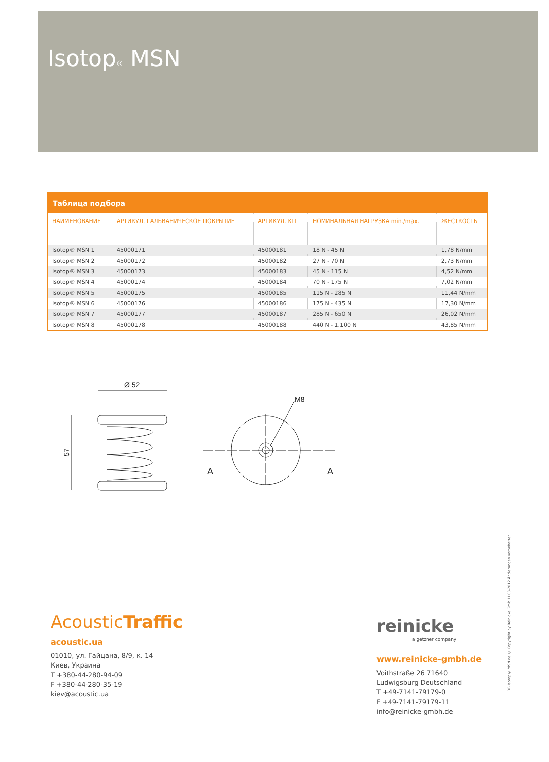Isotop<sub>®</sub> MSN
Таблица подбора
| НАИМЕНОВАНИЕ | АРТИКУЛ, ГАЛЬВАНИЧЕСКОЕ ПОКРЫТИЕ | АРТИКУЛ. KTL | НОМИНАЛЬНАЯ НАГРУЗКА min./max. | ЖЕСТКОСТЬ |
| --- | --- | --- | --- | --- |
| Isotop® MSN 1 | 45000171 | 45000181 | 18 N - 45 N | 1,78 N/mm |
| Isotop® MSN 2 | 45000172 | 45000182 | 27 N - 70 N | 2,73 N/mm |
| Isotop® MSN 3 | 45000173 | 45000183 | 45 N - 115 N | 4,52 N/mm |
| Isotop® MSN 4 | 45000174 | 45000184 | 70 N - 175 N | 7,02 N/mm |
| Isotop® MSN 5 | 45000175 | 45000185 | 115 N - 285 N | 11,44 N/mm |
| Isotop® MSN 6 | 45000176 | 45000186 | 175 N - 435 N | 17,30 N/mm |
| Isotop® MSN 7 | 45000177 | 45000187 | 285 N - 650 N | 26,02 N/mm |
| Isotop® MSN 8 | 45000178 | 45000188 | 440 N - 1.100 N | 43,85 N/mm |
Ø 52
57
M8
A
A
AcousticTraffic
acoustic.ua
01010, ул. Гайцана, 8/9, к. 14
Киев, Украина
T +380-44-280-94-09
F +380-44-280-35-19
kiev@acoustic.ua
reinicke
a getzner company
www.reinicke-gmbh.de
Voithstraße 26 71640
Ludwigsburg Deutschland
T +49-7141-79179-0
F +49-7141-79179-11
info@reinicke-gmbh.de
DB Isotop® MSN de © Copyright by Reinicke GmbH I 08-2012 Änderungen vorbehalten.